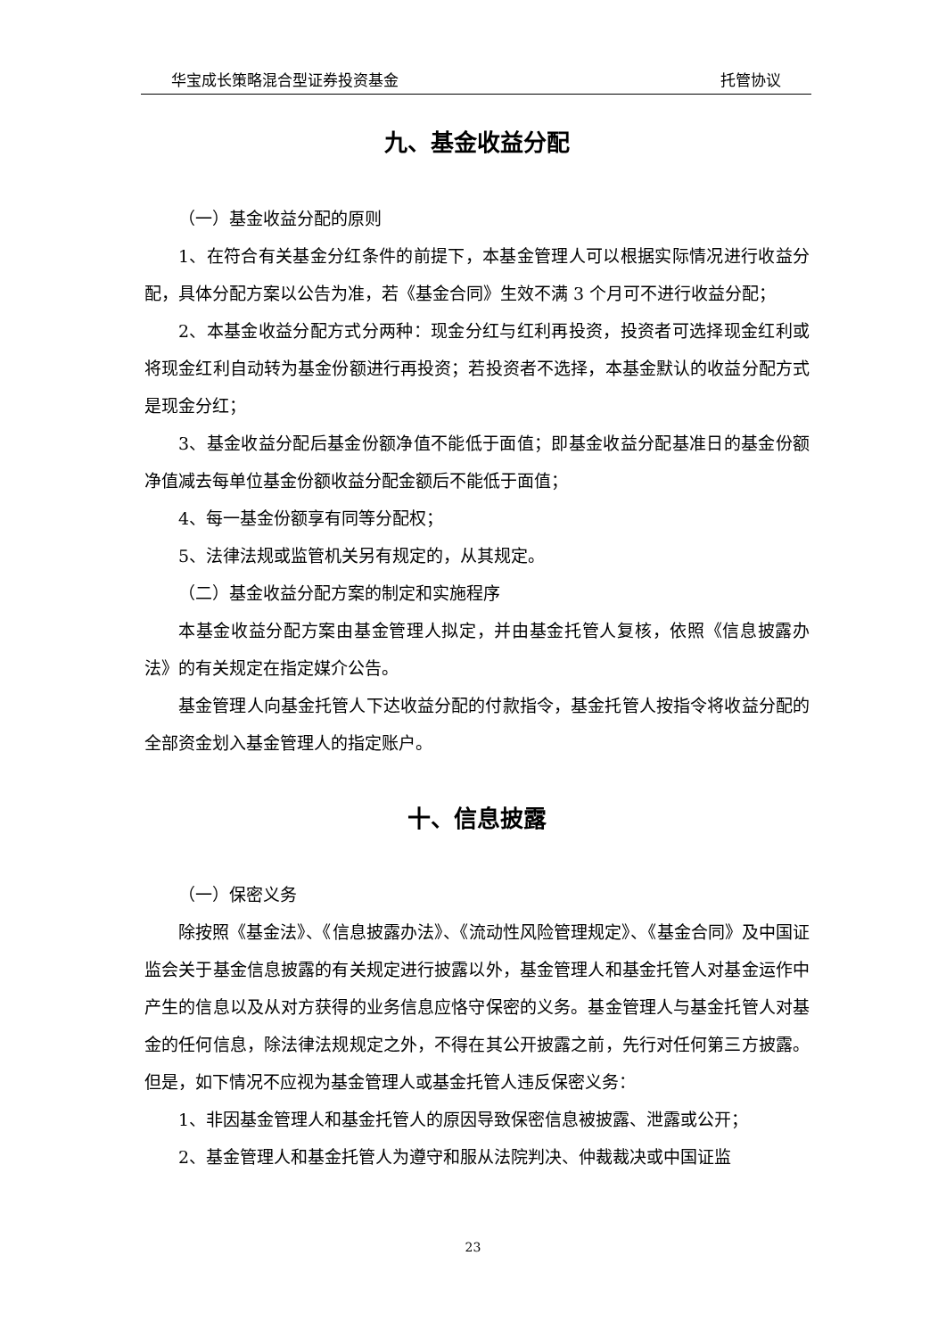华宝成长策略混合型证券投资基金 托管协议
九、基金收益分配
（一）基金收益分配的原则
1、在符合有关基金分红条件的前提下，本基金管理人可以根据实际情况进行收益分配，具体分配方案以公告为准，若《基金合同》生效不满 3 个月可不进行收益分配；
2、本基金收益分配方式分两种：现金分红与红利再投资，投资者可选择现金红利或将现金红利自动转为基金份额进行再投资；若投资者不选择，本基金默认的收益分配方式是现金分红；
3、基金收益分配后基金份额净值不能低于面值；即基金收益分配基准日的基金份额净值减去每单位基金份额收益分配金额后不能低于面值；
4、每一基金份额享有同等分配权；
5、法律法规或监管机关另有规定的，从其规定。
（二）基金收益分配方案的制定和实施程序
本基金收益分配方案由基金管理人拟定，并由基金托管人复核，依照《信息披露办法》的有关规定在指定媒介公告。
基金管理人向基金托管人下达收益分配的付款指令，基金托管人按指令将收益分配的全部资金划入基金管理人的指定账户。
十、信息披露
（一）保密义务
除按照《基金法》、《信息披露办法》、《流动性风险管理规定》、《基金合同》及中国证监会关于基金信息披露的有关规定进行披露以外，基金管理人和基金托管人对基金运作中产生的信息以及从对方获得的业务信息应恪守保密的义务。基金管理人与基金托管人对基金的任何信息，除法律法规规定之外，不得在其公开披露之前，先行对任何第三方披露。但是，如下情况不应视为基金管理人或基金托管人违反保密义务：
1、非因基金管理人和基金托管人的原因导致保密信息被披露、泄露或公开；
2、基金管理人和基金托管人为遵守和服从法院判决、仲裁裁决或中国证监
23